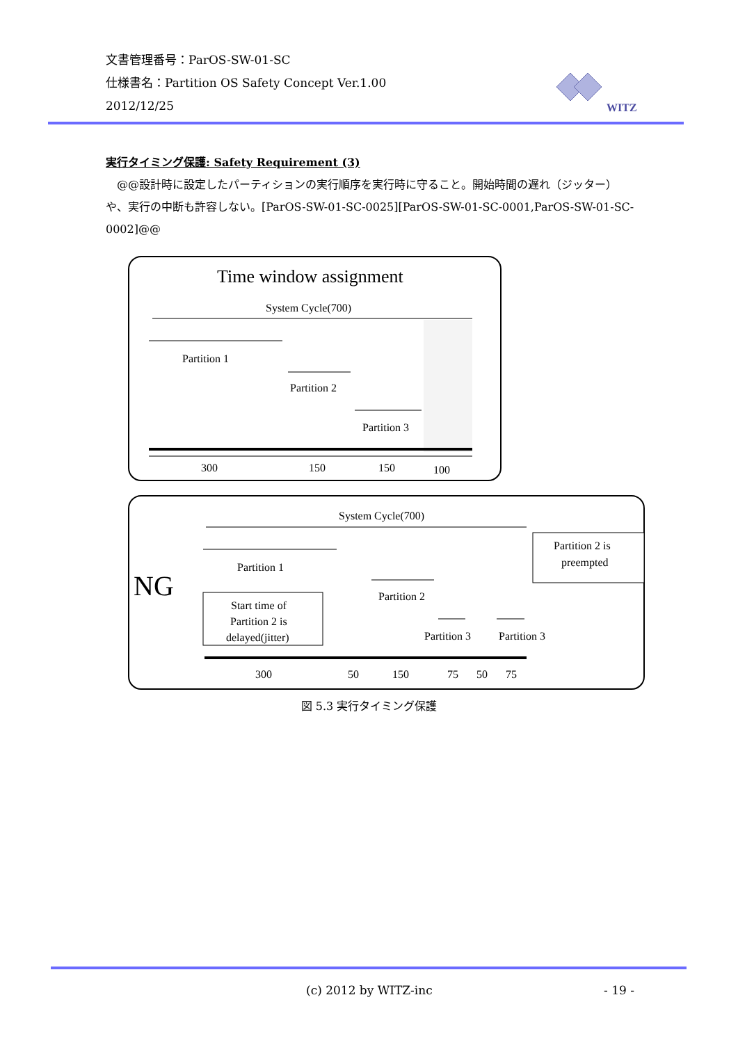文書管理番号：ParOS-SW-01-SC
仕様書名：Partition OS Safety Concept Ver.1.00
2012/12/25
WITZ
実行タイミング保護: Safety Requirement (3)
　@@設計時に設定したパーティションの実行順序を実行時に守ること。開始時間の遅れ（ジッター）や、実行の中断も許容しない。[ParOS-SW-01-SC-0025][ParOS-SW-01-SC-0001,ParOS-SW-01-SC-0002]@@
Time window assignment
System Cycle(700)
Partition 1
Partition 2
Partition 3
300
150
150
100
NG
System Cycle(700)
Partition 1
Partition 2
Partition 3
Partition 3
Start time of
Partition 2 is
delayed(jitter)
Partition 2 is
preempted
300
50
150
75
50
75
図 5.3 実行タイミング保護
(c) 2012 by WITZ-inc - 19 -